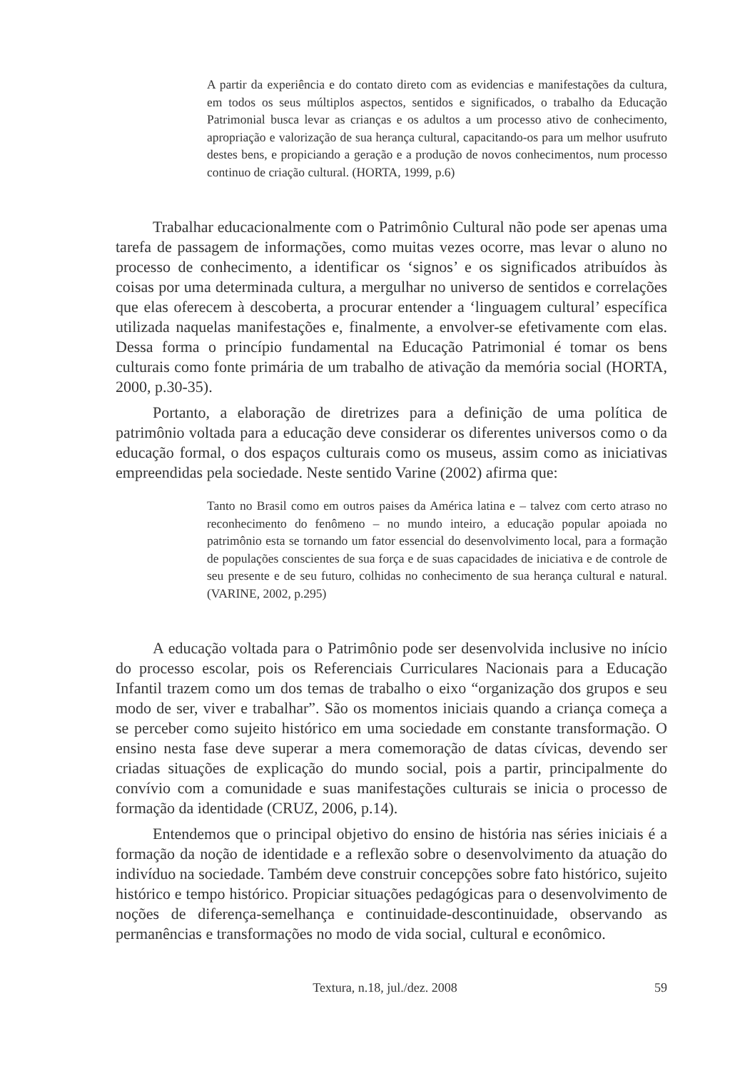A partir da experiência e do contato direto com as evidencias e manifestações da cultura, em todos os seus múltiplos aspectos, sentidos e significados, o trabalho da Educação Patrimonial busca levar as crianças e os adultos a um processo ativo de conhecimento, apropriação e valorização de sua herança cultural, capacitando-os para um melhor usufruto destes bens, e propiciando a geração e a produção de novos conhecimentos, num processo continuo de criação cultural. (HORTA, 1999, p.6)
Trabalhar educacionalmente com o Patrimônio Cultural não pode ser apenas uma tarefa de passagem de informações, como muitas vezes ocorre, mas levar o aluno no processo de conhecimento, a identificar os ‘signos’ e os significados atribuídos às coisas por uma determinada cultura, a mergulhar no universo de sentidos e correlações que elas oferecem à descoberta, a procurar entender a ‘linguagem cultural’ específica utilizada naquelas manifestações e, finalmente, a envolver-se efetivamente com elas. Dessa forma o princípio fundamental na Educação Patrimonial é tomar os bens culturais como fonte primária de um trabalho de ativação da memória social (HORTA, 2000, p.30-35).
Portanto, a elaboração de diretrizes para a definição de uma política de patrimônio voltada para a educação deve considerar os diferentes universos como o da educação formal, o dos espaços culturais como os museus, assim como as iniciativas empreendidas pela sociedade. Neste sentido Varine (2002) afirma que:
Tanto no Brasil como em outros paises da América latina e – talvez com certo atraso no reconhecimento do fenômeno – no mundo inteiro, a educação popular apoiada no patrimônio esta se tornando um fator essencial do desenvolvimento local, para a formação de populações conscientes de sua força e de suas capacidades de iniciativa e de controle de seu presente e de seu futuro, colhidas no conhecimento de sua herança cultural e natural. (VARINE, 2002, p.295)
A educação voltada para o Patrimônio pode ser desenvolvida inclusive no início do processo escolar, pois os Referenciais Curriculares Nacionais para a Educação Infantil trazem como um dos temas de trabalho o eixo “organização dos grupos e seu modo de ser, viver e trabalhar”. São os momentos iniciais quando a criança começa a se perceber como sujeito histórico em uma sociedade em constante transformação. O ensino nesta fase deve superar a mera comemoração de datas cívicas, devendo ser criadas situações de explicação do mundo social, pois a partir, principalmente do convívio com a comunidade e suas manifestações culturais se inicia o processo de formação da identidade (CRUZ, 2006, p.14).
Entendemos que o principal objetivo do ensino de história nas séries iniciais é a formação da noção de identidade e a reflexão sobre o desenvolvimento da atuação do indivíduo na sociedade. Também deve construir concepções sobre fato histórico, sujeito histórico e tempo histórico. Propiciar situações pedagógicas para o desenvolvimento de noções de diferença-semelhança e continuidade-descontinuidade, observando as permanências e transformações no modo de vida social, cultural e econômico.
Textura, n.18, jul./dez. 2008 59